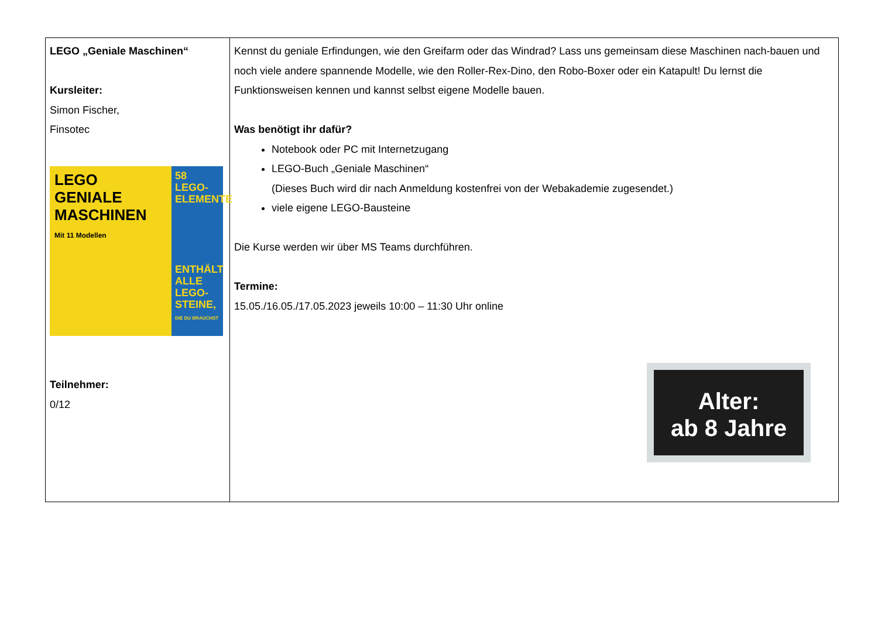| LEGO „Geniale Maschinen“ Kursleiter: Simon Fischer, Finsotec LEGO GENIALE MASCHINEN Mit 11 Modellen 58 LEGO-ELEMENTE ENTHÄLT ALLE LEGO-STEINE, DIE DU BRAUCHST Teilnehmer: 0/12 | Kennst du geniale Erfindungen, wie den Greifarm oder das Windrad? Lass uns gemeinsam diese Maschinen nach-bauen und noch viele andere spannende Modelle, wie den Roller-Rex-Dino, den Robo-Boxer oder ein Katapult! Du lernst die Funktionsweisen kennen und kannst selbst eigene Modelle bauen. Was benötigt ihr dafür? Notebook oder PC mit Internetzugang LEGO-Buch „Geniale Maschinen“ (Dieses Buch wird dir nach Anmeldung kostenfrei von der Webakademie zugesendet.) viele eigene LEGO-Bausteine Die Kurse werden wir über MS Teams durchführen. Termine: 15.05./16.05./17.05.2023 jeweils 10:00 – 11:30 Uhr online Alter: ab 8 Jahre |